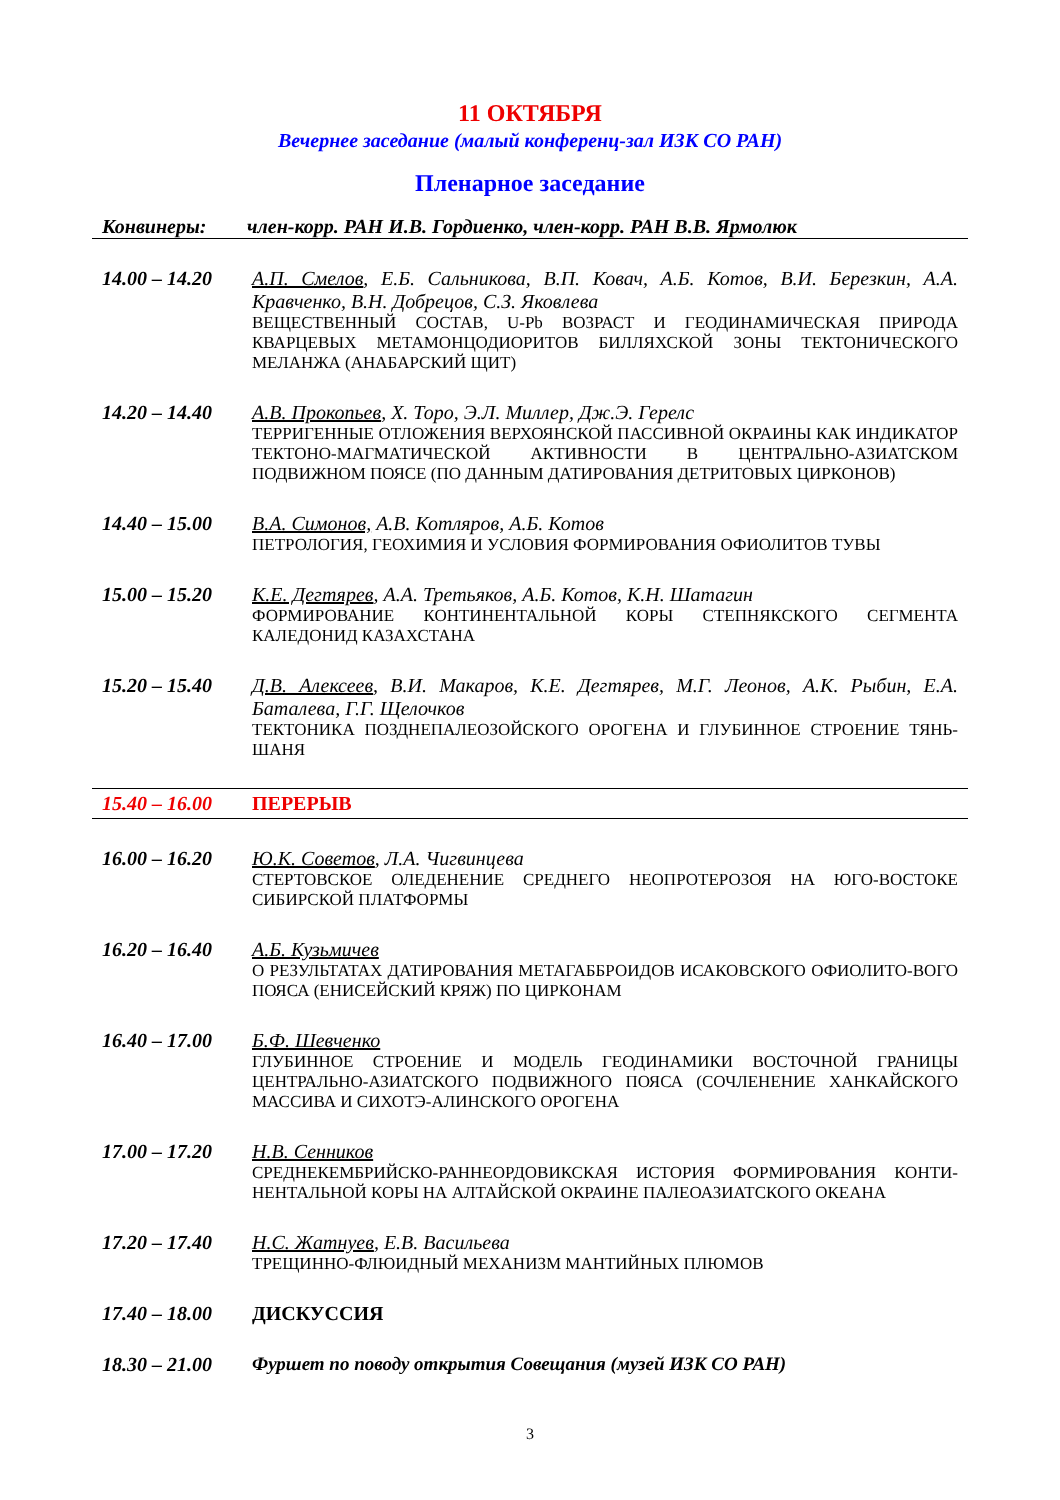11 ОКТЯБРЯ
Вечернее заседание (малый конференц-зал ИЗК СО РАН)
Пленарное заседание
Конвинеры: член-корр. РАН И.В. Гордиенко, член-корр. РАН В.В. Ярмолюк
14.00 – 14.20
А.П. Смелов, Е.Б. Сальникова, В.П. Ковач, А.Б. Котов, В.И. Березкин, А.А. Кравченко, В.Н. Добрецов, С.З. Яковлева
ВЕЩЕСТВЕННЫЙ СОСТАВ, U-Pb ВОЗРАСТ И ГЕОДИНАМИЧЕСКАЯ ПРИРОДА КВАРЦЕВЫХ МЕТАМОНЦОДИОРИТОВ БИЛЛЯХСКОЙ ЗОНЫ ТЕКТОНИЧЕСКОГО МЕЛАНЖА (АНАБАРСКИЙ ЩИТ)
14.20 – 14.40
А.В. Прокопьев, Х. Торо, Э.Л. Миллер, Дж.Э. Герелс
ТЕРРИГЕННЫЕ ОТЛОЖЕНИЯ ВЕРХОЯНСКОЙ ПАССИВНОЙ ОКРАИНЫ КАК ИНДИКАТОР ТЕКТОНО-МАГМАТИЧЕСКОЙ АКТИВНОСТИ В ЦЕНТРАЛЬНО-АЗИАТСКОМ ПОДВИЖНОМ ПОЯСЕ (ПО ДАННЫМ ДАТИРОВАНИЯ ДЕТРИТОВЫХ ЦИРКОНОВ)
14.40 – 15.00
В.А. Симонов, А.В. Котляров, А.Б. Котов
ПЕТРОЛОГИЯ, ГЕОХИМИЯ И УСЛОВИЯ ФОРМИРОВАНИЯ ОФИОЛИТОВ ТУВЫ
15.00 – 15.20
К.Е. Дегтярев, А.А. Третьяков, А.Б. Котов, К.Н. Шатагин
ФОРМИРОВАНИЕ КОНТИНЕНТАЛЬНОЙ КОРЫ СТЕПНЯКСКОГО СЕГМЕНТА КАЛЕДОНИД КАЗАХСТАНА
15.20 – 15.40
Д.В. Алексеев, В.И. Макаров, К.Е. Дегтярев, М.Г. Леонов, А.К. Рыбин, Е.А. Баталева, Г.Г. Щелочков
ТЕКТОНИКА ПОЗДНЕПАЛЕОЗОЙСКОГО ОРОГЕНА И ГЛУБИННОЕ СТРОЕНИЕ ТЯНЬ-ШАНЯ
15.40 – 16.00
ПЕРЕРЫВ
16.00 – 16.20
Ю.К. Советов, Л.А. Чигвинцева
СТЕРТОВСКОЕ ОЛЕДЕНЕНИЕ СРЕДНЕГО НЕОПРОТЕРОЗОЯ НА ЮГО-ВОСТОКЕ СИБИРСКОЙ ПЛАТФОРМЫ
16.20 – 16.40
А.Б. Кузьмичев
О РЕЗУЛЬТАТАХ ДАТИРОВАНИЯ МЕТАГАББРОИДОВ ИСАКОВСКОГО ОФИОЛИТО-ВОГО ПОЯСА (ЕНИСЕЙСКИЙ КРЯЖ) ПО ЦИРКОНАМ
16.40 – 17.00
Б.Ф. Шевченко
ГЛУБИННОЕ СТРОЕНИЕ И МОДЕЛЬ ГЕОДИНАМИКИ ВОСТОЧНОЙ ГРАНИЦЫ ЦЕНТРАЛЬНО-АЗИАТСКОГО ПОДВИЖНОГО ПОЯСА (СОЧЛЕНЕНИЕ ХАНКАЙСКОГО МАССИВА И СИХОТЭ-АЛИНСКОГО ОРОГЕНА
17.00 – 17.20
Н.В. Сенников
СРЕДНЕКЕМБРИЙСКО-РАННЕОРДОВИКСКАЯ ИСТОРИЯ ФОРМИРОВАНИЯ КОНТИ-НЕНТАЛЬНОЙ КОРЫ НА АЛТАЙСКОЙ ОКРАИНЕ ПАЛЕОАЗИАТСКОГО ОКЕАНА
17.20 – 17.40
Н.С. Жатнуев, Е.В. Васильева
ТРЕЩИННО-ФЛЮИДНЫЙ МЕХАНИЗМ МАНТИЙНЫХ ПЛЮМОВ
17.40 – 18.00
ДИСКУССИЯ
18.30 – 21.00
Фуршет по поводу открытия Совещания (музей ИЗК СО РАН)
3